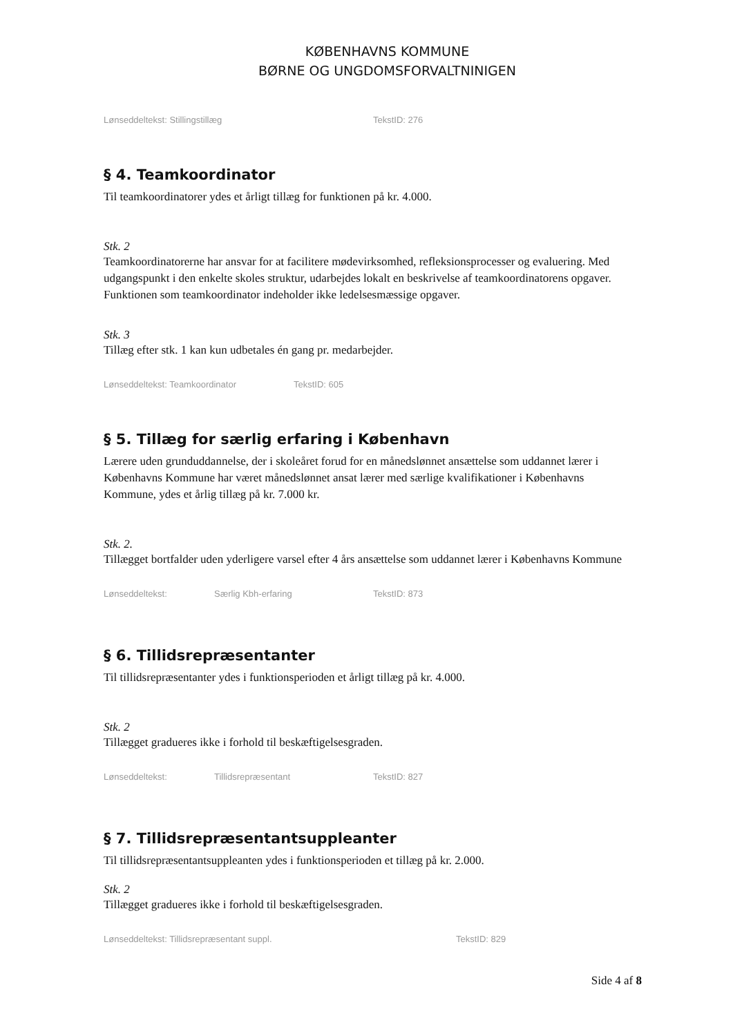KØBENHAVNS KOMMUNE
BØRNE OG UNGDOMSFORVALTNINIGEN
Lønseddeltekst: Stillingstillæg TekstID: 276
§ 4. Teamkoordinator
Til teamkoordinatorer ydes et årligt tillæg for funktionen på kr. 4.000.
Stk. 2
Teamkoordinatorerne har ansvar for at facilitere mødevirksomhed, refleksionsprocesser og evaluering. Med udgangspunkt i den enkelte skoles struktur, udarbejdes lokalt en beskrivelse af teamkoordinatorens opgaver. Funktionen som teamkoordinator indeholder ikke ledelsesmæssige opgaver.
Stk. 3
Tillæg efter stk. 1 kan kun udbetales én gang pr. medarbejder.
Lønseddeltekst: Teamkoordinator TekstID: 605
§ 5. Tillæg for særlig erfaring i København
Lærere uden grunduddannelse, der i skoleåret forud for en månedslønnet ansættelse som uddannet lærer i Københavns Kommune har været månedslønnet ansat lærer med særlige kvalifikationer i Københavns Kommune, ydes et årlig tillæg på kr. 7.000 kr.
Stk. 2.
Tillægget bortfalder uden yderligere varsel efter 4 års ansættelse som uddannet lærer i Københavns Kommune
Lønseddeltekst: Særlig Kbh-erfaring TekstID: 873
§ 6. Tillidsrepræsentanter
Til tillidsrepræsentanter ydes i funktionsperioden et årligt tillæg på kr. 4.000.
Stk. 2
Tillægget gradueres ikke i forhold til beskæftigelsesgraden.
Lønseddeltekst: Tillidsrepræsentant TekstID: 827
§ 7. Tillidsrepræsentantsuppleanter
Til tillidsrepræsentantsuppleanten ydes i funktionsperioden et tillæg på kr. 2.000.
Stk. 2
Tillægget gradueres ikke i forhold til beskæftigelsesgraden.
Lønseddeltekst: Tillidsrepræsentant suppl. TekstID: 829
Side 4 af 8